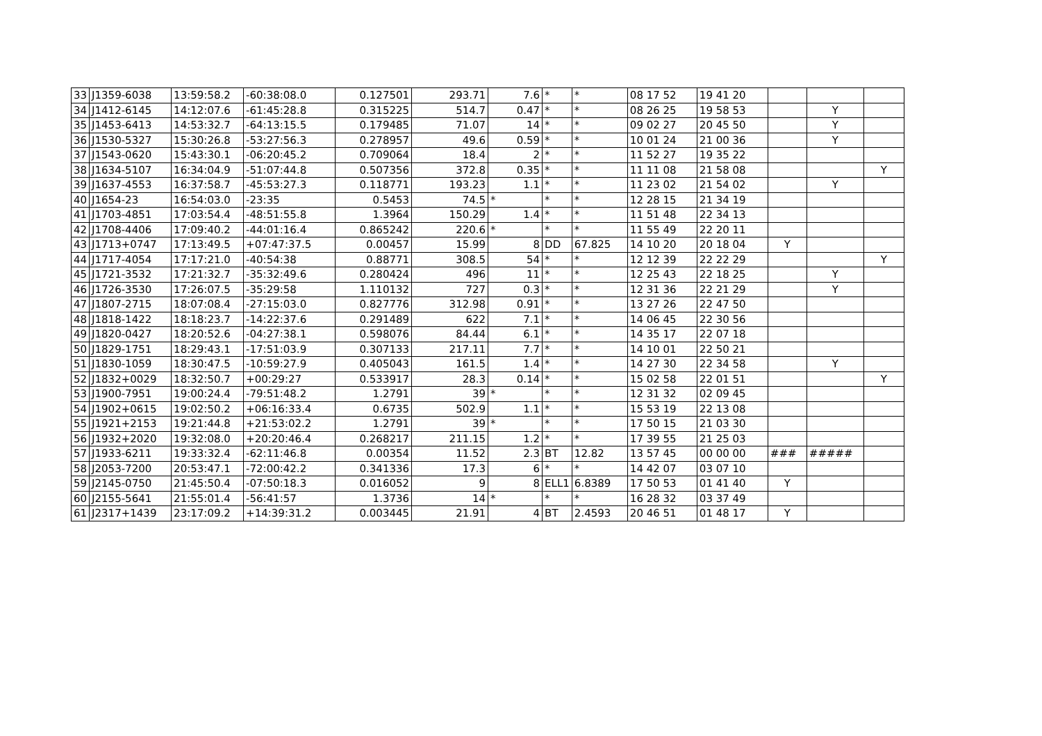| 33 | J1359-6038 | 13:59:58.2 | -60:38:08.0 | 0.127501 | 293.71 | 7.6 | * | * | 08 17 52 | 19 41 20 | | | |
| 34 | J1412-6145 | 14:12:07.6 | -61:45:28.8 | 0.315225 | 514.7 | 0.47 | * | * | 08 26 25 | 19 58 53 | | Y | |
| 35 | J1453-6413 | 14:53:32.7 | -64:13:15.5 | 0.179485 | 71.07 | 14 | * | * | 09 02 27 | 20 45 50 | | Y | |
| 36 | J1530-5327 | 15:30:26.8 | -53:27:56.3 | 0.278957 | 49.6 | 0.59 | * | * | 10 01 24 | 21 00 36 | | Y | |
| 37 | J1543-0620 | 15:43:30.1 | -06:20:45.2 | 0.709064 | 18.4 | 2 | * | * | 11 52 27 | 19 35 22 | | | |
| 38 | J1634-5107 | 16:34:04.9 | -51:07:44.8 | 0.507356 | 372.8 | 0.35 | * | * | 11 11 08 | 21 58 08 | | | Y |
| 39 | J1637-4553 | 16:37:58.7 | -45:53:27.3 | 0.118771 | 193.23 | 1.1 | * | * | 11 23 02 | 21 54 02 | | Y | |
| 40 | J1654-23 | 16:54:03.0 | -23:35 | 0.5453 | 74.5 | * | * | * | 12 28 15 | 21 34 19 | | | |
| 41 | J1703-4851 | 17:03:54.4 | -48:51:55.8 | 1.3964 | 150.29 | 1.4 | * | * | 11 51 48 | 22 34 13 | | | |
| 42 | J1708-4406 | 17:09:40.2 | -44:01:16.4 | 0.865242 | 220.6 | * | * | * | 11 55 49 | 22 20 11 | | | |
| 43 | J1713+0747 | 17:13:49.5 | +07:47:37.5 | 0.00457 | 15.99 | 8 | DD | 67.825 | 14 10 20 | 20 18 04 | Y | | |
| 44 | J1717-4054 | 17:17:21.0 | -40:54:38 | 0.88771 | 308.5 | 54 | * | * | 12 12 39 | 22 22 29 | | | Y |
| 45 | J1721-3532 | 17:21:32.7 | -35:32:49.6 | 0.280424 | 496 | 11 | * | * | 12 25 43 | 22 18 25 | | Y | |
| 46 | J1726-3530 | 17:26:07.5 | -35:29:58 | 1.110132 | 727 | 0.3 | * | * | 12 31 36 | 22 21 29 | | Y | |
| 47 | J1807-2715 | 18:07:08.4 | -27:15:03.0 | 0.827776 | 312.98 | 0.91 | * | * | 13 27 26 | 22 47 50 | | | |
| 48 | J1818-1422 | 18:18:23.7 | -14:22:37.6 | 0.291489 | 622 | 7.1 | * | * | 14 06 45 | 22 30 56 | | | |
| 49 | J1820-0427 | 18:20:52.6 | -04:27:38.1 | 0.598076 | 84.44 | 6.1 | * | * | 14 35 17 | 22 07 18 | | | |
| 50 | J1829-1751 | 18:29:43.1 | -17:51:03.9 | 0.307133 | 217.11 | 7.7 | * | * | 14 10 01 | 22 50 21 | | | |
| 51 | J1830-1059 | 18:30:47.5 | -10:59:27.9 | 0.405043 | 161.5 | 1.4 | * | * | 14 27 30 | 22 34 58 | | Y | |
| 52 | J1832+0029 | 18:32:50.7 | +00:29:27 | 0.533917 | 28.3 | 0.14 | * | * | 15 02 58 | 22 01 51 | | | Y |
| 53 | J1900-7951 | 19:00:24.4 | -79:51:48.2 | 1.2791 | 39 | * | * | * | 12 31 32 | 02 09 45 | | | |
| 54 | J1902+0615 | 19:02:50.2 | +06:16:33.4 | 0.6735 | 502.9 | 1.1 | * | * | 15 53 19 | 22 13 08 | | | |
| 55 | J1921+2153 | 19:21:44.8 | +21:53:02.2 | 1.2791 | 39 | * | * | * | 17 50 15 | 21 03 30 | | | |
| 56 | J1932+2020 | 19:32:08.0 | +20:20:46.4 | 0.268217 | 211.15 | 1.2 | * | * | 17 39 55 | 21 25 03 | | | |
| 57 | J1933-6211 | 19:33:32.4 | -62:11:46.8 | 0.00354 | 11.52 | 2.3 | BT | 12.82 | 13 57 45 | 00 00 00 | ### | ##### | |
| 58 | J2053-7200 | 20:53:47.1 | -72:00:42.2 | 0.341336 | 17.3 | 6 | * | * | 14 42 07 | 03 07 10 | | | |
| 59 | J2145-0750 | 21:45:50.4 | -07:50:18.3 | 0.016052 | 9 | 8 | ELL1 | 6.8389 | 17 50 53 | 01 41 40 | Y | | |
| 60 | J2155-5641 | 21:55:01.4 | -56:41:57 | 1.3736 | 14 | * | * | * | 16 28 32 | 03 37 49 | | | |
| 61 | J2317+1439 | 23:17:09.2 | +14:39:31.2 | 0.003445 | 21.91 | 4 | BT | 2.4593 | 20 46 51 | 01 48 17 | Y | | |